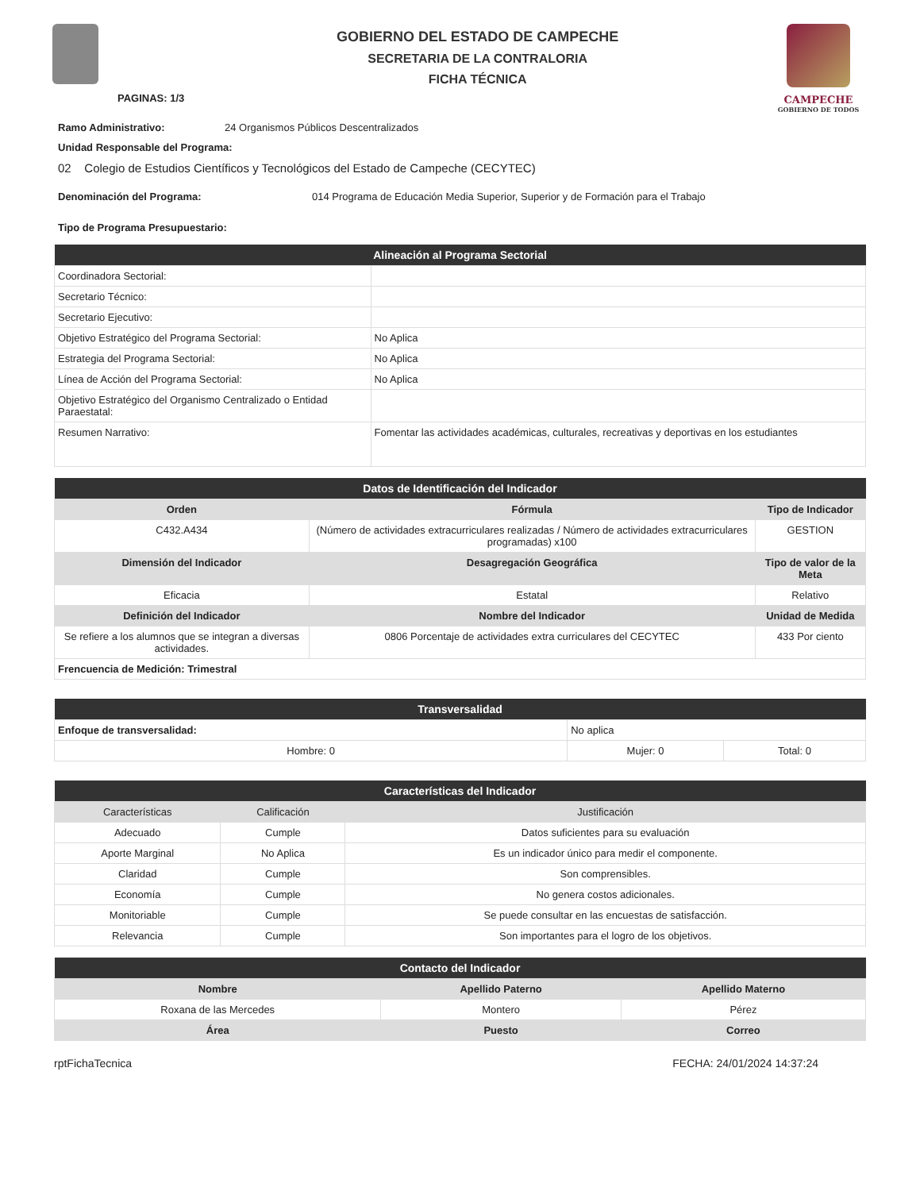PAGINAS: 1/3
GOBIERNO DEL ESTADO DE CAMPECHE
SECRETARIA DE LA CONTRALORIA
FICHA TÉCNICA
CAMPECHE
GOBIERNO DE TODOS
Ramo Administrativo: 24 Organismos Públicos Descentralizados
Unidad Responsable del Programa:
02 Colegio de Estudios Científicos y Tecnológicos del Estado de Campeche (CECYTEC)
Denominación del Programa: 014 Programa de Educación Media Superior, Superior y de Formación para el Trabajo
Tipo de Programa Presupuestario:
| Alineación al Programa Sectorial | |
| --- | --- |
| Coordinadora Sectorial: | |
| Secretario Técnico: | |
| Secretario Ejecutivo: | |
| Objetivo Estratégico del Programa Sectorial: | No Aplica |
| Estrategia del Programa Sectorial: | No Aplica |
| Línea de Acción del Programa Sectorial: | No Aplica |
| Objetivo Estratégico del Organismo Centralizado o Entidad Paraestatal: | |
| Resumen Narrativo: | Fomentar las actividades académicas, culturales, recreativas y deportivas en los estudiantes |
| Datos de Identificación del Indicador | | |
| --- | --- | --- |
| Orden | Fórmula | Tipo de Indicador |
| C432.A434 | (Número de actividades extracurriculares realizadas / Número de actividades extracurriculares programadas) x100 | GESTION |
| Dimensión del Indicador | Desagregación Geográfica | Tipo de valor de la Meta |
| Eficacia | Estatal | Relativo |
| Definición del Indicador | Nombre del Indicador | Unidad de Medida |
| Se refiere a los alumnos que se integran a diversas actividades. | 0806 Porcentaje de actividades extra curriculares del CECYTEC | 433 Por ciento |
| Frencuencia de Medición: Trimestral | | |
| Transversalidad | | |
| --- | --- | --- |
| Enfoque de transversalidad: | No aplica | |
| Hombre: 0 | Mujer: 0 | Total: 0 |
| Características del Indicador | | |
| --- | --- | --- |
| Características | Calificación | Justificación |
| Adecuado | Cumple | Datos suficientes para su evaluación |
| Aporte Marginal | No Aplica | Es un indicador único para medir el componente. |
| Claridad | Cumple | Son comprensibles. |
| Economía | Cumple | No genera costos adicionales. |
| Monitoriable | Cumple | Se puede consultar en las encuestas de satisfacción. |
| Relevancia | Cumple | Son importantes para el logro de los objetivos. |
| Contacto del Indicador | | |
| --- | --- | --- |
| Nombre | Apellido Paterno | Apellido Materno |
| Roxana de las Mercedes | Montero | Pérez |
| Área | Puesto | Correo |
rptFichaTecnica FECHA: 24/01/2024 14:37:24